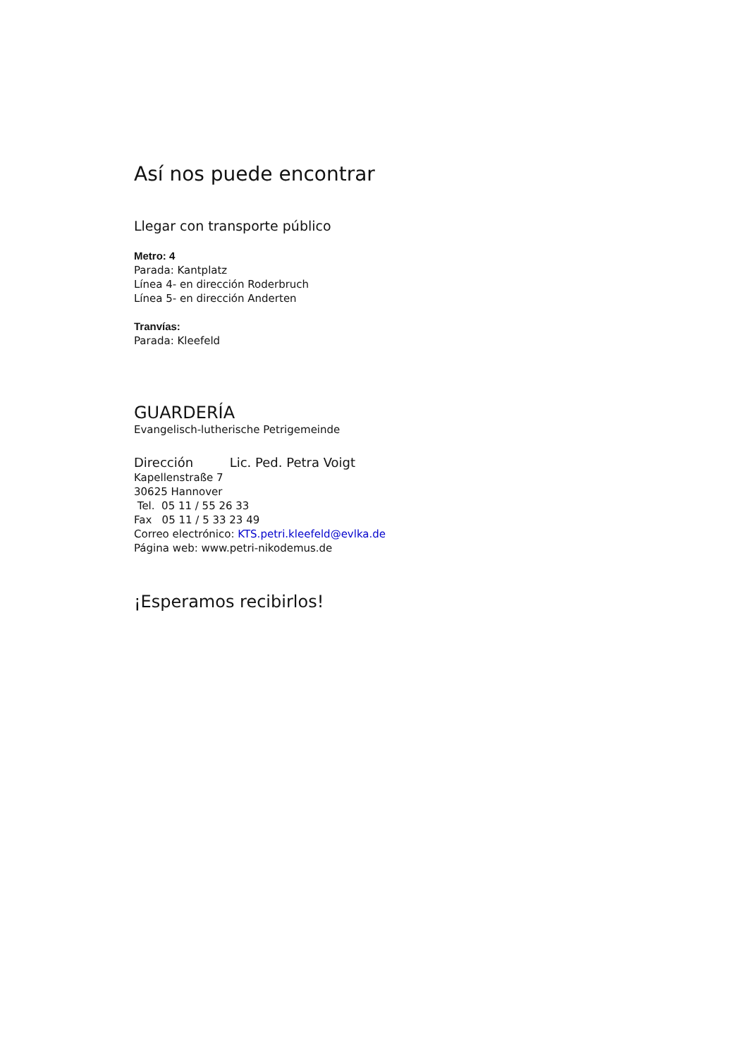Así nos puede encontrar
Llegar con transporte público
Metro: 4
Parada: Kantplatz
Línea 4- en dirección Roderbruch
Línea 5- en dirección Anderten
Tranvías:
Parada: Kleefeld
GUARDERÍA
Evangelisch-lutherische Petrigemeinde
Dirección Lic. Ped. Petra Voigt
Kapellenstraße 7
30625 Hannover
Tel. 05 11 / 55 26 33
Fax 05 11 / 5 33 23 49
Correo electrónico: KTS.petri.kleefeld@evlka.de
Página web: www.petri-nikodemus.de
¡Esperamos recibirlos!